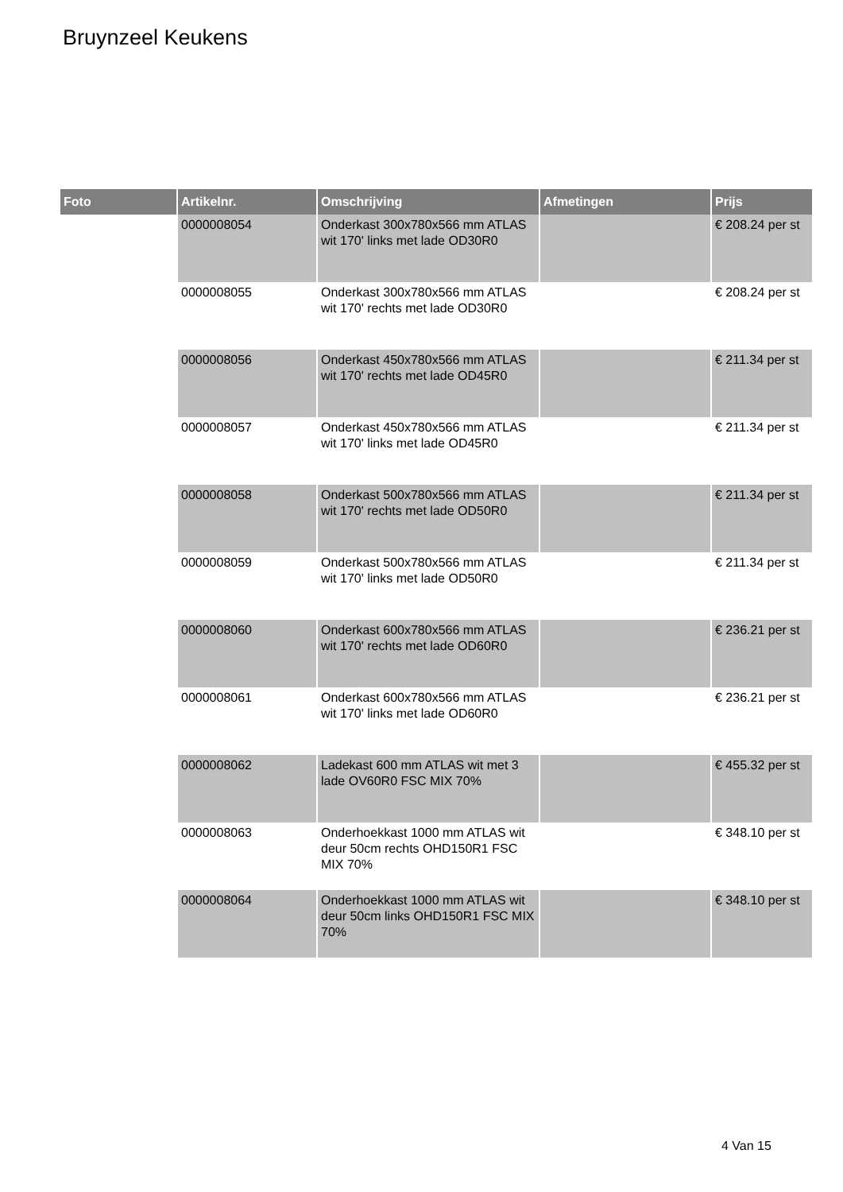Bruynzeel Keukens
| Foto | Artikelnr. | Omschrijving | Afmetingen | Prijs |
| --- | --- | --- | --- | --- |
| | 0000008054 | Onderkast 300x780x566 mm ATLAS wit 170' links met lade OD30R0 | | € 208.24 per st |
| | 0000008055 | Onderkast 300x780x566 mm ATLAS wit 170' rechts met lade OD30R0 | | € 208.24 per st |
| | 0000008056 | Onderkast 450x780x566 mm ATLAS wit 170' rechts met lade OD45R0 | | € 211.34 per st |
| | 0000008057 | Onderkast 450x780x566 mm ATLAS wit 170' links met lade OD45R0 | | € 211.34 per st |
| | 0000008058 | Onderkast 500x780x566 mm ATLAS wit 170' rechts met lade OD50R0 | | € 211.34 per st |
| | 0000008059 | Onderkast 500x780x566 mm ATLAS wit 170' links met lade OD50R0 | | € 211.34 per st |
| | 0000008060 | Onderkast 600x780x566 mm ATLAS wit 170' rechts met lade OD60R0 | | € 236.21 per st |
| | 0000008061 | Onderkast 600x780x566 mm ATLAS wit 170' links met lade OD60R0 | | € 236.21 per st |
| | 0000008062 | Ladekast 600 mm ATLAS wit met 3 lade OV60R0 FSC MIX 70% | | € 455.32 per st |
| | 0000008063 | Onderhoekkast 1000 mm ATLAS wit deur 50cm rechts OHD150R1 FSC MIX 70% | | € 348.10 per st |
| | 0000008064 | Onderhoekkast 1000 mm ATLAS wit deur 50cm links OHD150R1 FSC MIX 70% | | € 348.10 per st |
4 Van 15